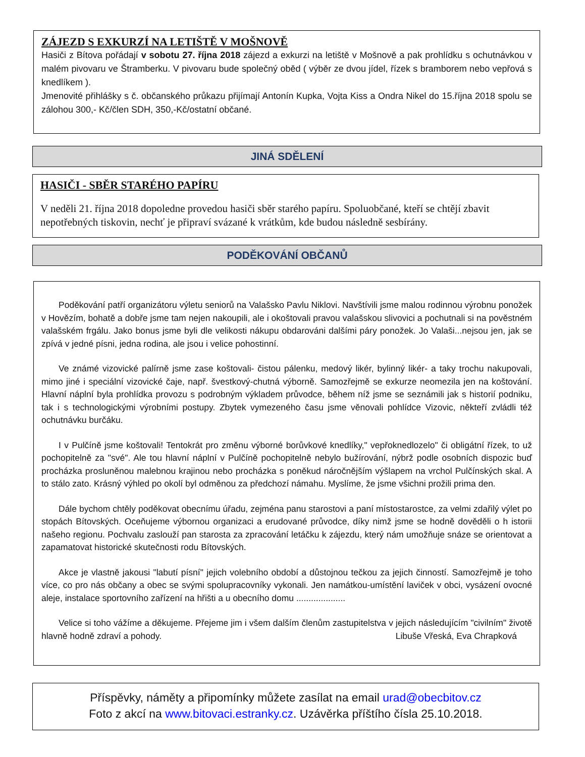ZÁJEZD S EXKURZÍ NA LETIŠTĚ V MOŠNOVĚ
Hasiči z Bítova pořádají v sobotu 27. října 2018 zájezd a exkurzi na letiště v Mošnově a pak prohlídku s ochutnávkou v malém pivovaru ve Štramberku. V pivovaru bude společný oběd ( výběr ze dvou jídel, řízek s bramborem nebo vepřová s knedlíkem ).
Jmenovité přihlášky s č. občanského průkazu přijímají Antonín Kupka, Vojta Kiss a Ondra Nikel do 15.října 2018 spolu se zálohou 300,- Kč/člen SDH, 350,-Kč/ostatní občané.
JINÁ SDĚLENÍ
HASIČI - SBĚR STARÉHO PAPÍRU
V neděli 21. října 2018 dopoledne provedou hasiči sběr starého papíru. Spoluobčané, kteří se chtějí zbavit nepotřebných tiskovin, nechť je připraví svázané k vrátkům, kde budou následně sesbírány.
PODĚKOVÁNÍ OBČANŮ
Poděkování patří organizátoru výletu seniorů na Valašsko Pavlu Niklovi. Navštívili jsme malou rodinnou výrobnu ponožek v Hovězím, bohatě a dobře jsme tam nejen nakoupili, ale i okoštovali pravou valašskou slivovici a pochutnali si na pověstném valašském frgálu. Jako bonus jsme byli dle velikosti nákupu obdarováni dalšími páry ponožek. Jo Valaši...nejsou jen, jak se zpívá v jedné písni, jedna rodina, ale jsou i velice pohostinní.
Ve známé vizovické palírně jsme zase koštovali- čistou pálenku, medový likér, bylinný likér- a taky trochu nakupovali, mimo jiné i speciální vizovické čaje, např. švestkový-chutná výborně. Samozřejmě se exkurze neomezila jen na koštování. Hlavní náplní byla prohlídka provozu s podrobným výkladem průvodce, během níž jsme se seznámili jak s historií podniku, tak i s technologickými výrobními postupy. Zbytek vymezeného času jsme věnovali pohlídce Vizovic, někteří zvládli též ochutnávku burčáku.
I v Pulčíně jsme koštovali! Tentokrát pro změnu výborné borůvkové knedlíky," vepřoknedlozelo" či obligátní řízek, to už pochopitelně za "své". Ale tou hlavní náplní v Pulčíně pochopitelně nebylo bužírování, nýbrž podle osobních dispozic buď procházka prosluněnou malebnou krajinou nebo procházka s poněkud náročnějším výšlapem na vrchol Pulčínských skal. A to stálo zato. Krásný výhled po okolí byl odměnou za předchozí námahu. Myslíme, že jsme všichni prožili prima den.
Dále bychom chtěly poděkovat obecnímu úřadu, zejména panu starostovi a paní místostarostce, za velmi zdařilý výlet po stopách Bítovských. Oceňujeme výbornou organizaci a erudované průvodce, díky nimž jsme se hodně dověděli o h istorii našeho regionu. Pochvalu zaslouží pan starosta za zpracování letáčku k zájezdu, který nám umožňuje snáze se orientovat a zapamatovat historické skutečnosti rodu Bítovských.
Akce je vlastně jakousi "labutí písní" jejich volebního období a důstojnou tečkou za jejich činností. Samozřejmě je toho více, co pro nás občany a obec se svými spolupracovníky vykonali. Jen namátkou-umístění laviček v obci, vysázení ovocné aleje, instalace sportovního zařízení na hřišti a u obecního domu ....................
Velice si toho vážíme a děkujeme. Přejeme jim i všem dalším členům zastupitelstva v jejich následujícím "civilním" životě hlavně hodně zdraví a pohody. Libuše Vřeská, Eva Chrapková
Příspěvky, náměty a připomínky můžete zasílat na email urad@obecbitov.cz
Foto z akcí na www.bitovaci.estranky.cz. Uzávěrka příštího čísla 25.10.2018.